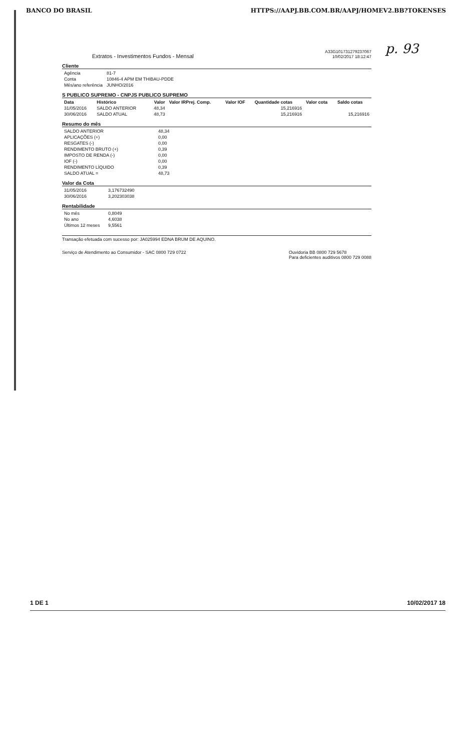BANCO DO BRASIL HTTPS://AAPJ.BB.COM.BR/AAPJ/HOMEV2.BB?TOKENSES
p. 93
Extratos - Investimentos Fundos - Mensal A33G101731279237067
10/02/2017 18:12:47
Cliente
| Agência | 81-7 |
| Conta | 10846-4 APM EM THIBAU-PDDE |
| Mês/ano referência | JUNHO/2016 |
S PUBLICO SUPREMO - CNPJS PUBLICO SUPREMO
| Data | Histórico | Valor | Valor IRPrej. Comp. | Valor IOF | Quantidade cotas | Valor cota | Saldo cotas |
| --- | --- | --- | --- | --- | --- | --- | --- |
| 31/05/2016 | SALDO ANTERIOR | 48,34 | | | 15,216916 | | |
| 30/06/2016 | SALDO ATUAL | 48,73 | | | 15,216916 | | 15,216916 |
Resumo do mês
| SALDO ANTERIOR | 48,34 |
| APLICAÇÕES (+) | 0,00 |
| RESGATES (-) | 0,00 |
| RENDIMENTO BRUTO (+) | 0,39 |
| IMPOSTO DE RENDA (-) | 0,00 |
| IOF (-) | 0,00 |
| RENDIMENTO LÍQUIDO | 0,39 |
| SALDO ATUAL = | 48,73 |
Valor da Cota
| 31/05/2016 | 3,176732490 |
| 30/06/2016 | 3,202303038 |
Rentabilidade
| No mês | 0,8049 |
| No ano | 4,6038 |
| Últimos 12 meses | 9,5561 |
Transação efetuada com sucesso por: JA025994 EDNA BRUM DE AQUINO.
Serviço de Atendimento ao Consumidor - SAC 0800 729 0722 Ouvidoria BB 0800 729 5678
Para deficientes auditivos 0800 729 0088
1 DE 1 10/02/2017 18